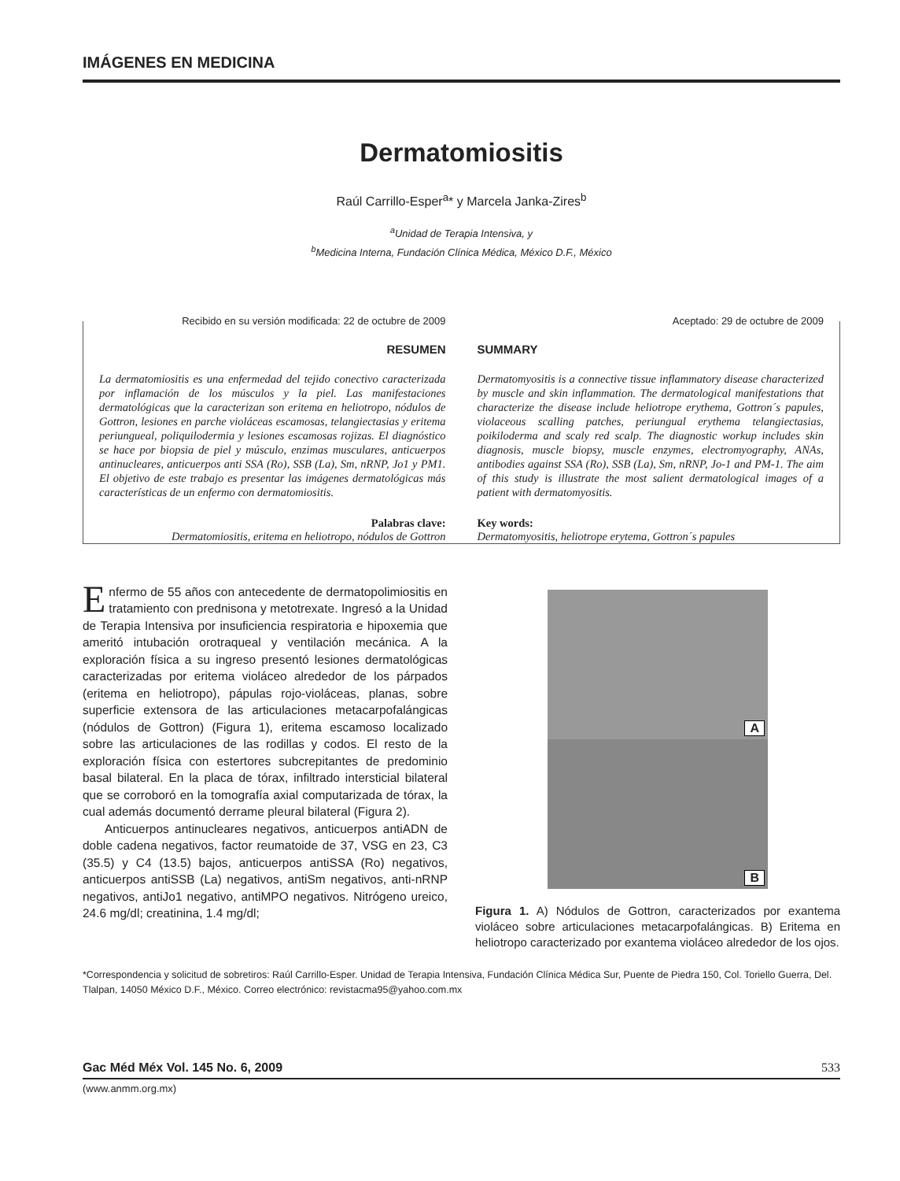IMÁGENES EN MEDICINA
Dermatomiositis
Raúl Carrillo-Esper<sup>a</sup>* y Marcela Janka-Zires<sup>b</sup>
<sup>a</sup> Unidad de Terapia Intensiva, y
<sup>b</sup> Medicina Interna, Fundación Clínica Médica, México D.F., México
Recibido en su versión modificada: 22 de octubre de 2009
RESUMEN
La dermatomiositis es una enfermedad del tejido conectivo caracterizada por inflamación de los músculos y la piel. Las manifestaciones dermatológicas que la caracterizan son eritema en heliotropo, nódulos de Gottron, lesiones en parche violáceas escamosas, telangiectasias y eritema periungueal, poliquilodermia y lesiones escamosas rojizas. El diagnóstico se hace por biopsia de piel y músculo, enzimas musculares, anticuerpos antinucleares, anticuerpos anti SSA (Ro), SSB (La), Sm, nRNP, Jo1 y PM1. El objetivo de este trabajo es presentar las imágenes dermatológicas más características de un enfermo con dermatomiositis.
Palabras clave:
Dermatomiositis, eritema en heliotropo, nódulos de Gottron
Aceptado: 29 de octubre de 2009
SUMMARY
Dermatomyositis is a connective tissue inflammatory disease characterized by muscle and skin inflammation. The dermatological manifestations that characterize the disease include heliotrope erythema, Gottron´s papules, violaceous scalling patches, periungual erythema telangiectasias, poikiloderma and scaly red scalp. The diagnostic workup includes skin diagnosis, muscle biopsy, muscle enzymes, electromyography, ANAs, antibodies against SSA (Ro), SSB (La), Sm, nRNP, Jo-1 and PM-1. The aim of this study is illustrate the most salient dermatological images of a patient with dermatomyositis.
Key words:
Dermatomyositis, heliotrope erytema, Gottron´s papules
Enfermo de 55 años con antecedente de dermatopolimiositis en tratamiento con prednisona y metotrexate. Ingresó a la Unidad de Terapia Intensiva por insuficiencia respiratoria e hipoxemia que ameritó intubación orotraqueal y ventilación mecánica. A la exploración física a su ingreso presentó lesiones dermatológicas caracterizadas por eritema violáceo alrededor de los párpados (eritema en heliotropo), pápulas rojo-violáceas, planas, sobre superficie extensora de las articulaciones metacarpofalángicas (nódulos de Gottron) (Figura 1), eritema escamoso localizado sobre las articulaciones de las rodillas y codos. El resto de la exploración física con estertores subcrepitantes de predominio basal bilateral. En la placa de tórax, infiltrado intersticial bilateral que se corroboró en la tomografía axial computarizada de tórax, la cual además documentó derrame pleural bilateral (Figura 2).
Anticuerpos antinucleares negativos, anticuerpos antiADN de doble cadena negativos, factor reumatoide de 37, VSG en 23, C3 (35.5) y C4 (13.5) bajos, anticuerpos antiSSA (Ro) negativos, anticuerpos antiSSB (La) negativos, antiSm negativos, anti-nRNP negativos, antiJo1 negativo, antiMPO negativos. Nitrógeno ureico, 24.6 mg/dl; creatinina, 1.4 mg/dl;
A
B
Figura 1. A) Nódulos de Gottron, caracterizados por exantema violáceo sobre articulaciones metacarpofalángicas. B) Eritema en heliotropo caracterizado por exantema violáceo alrededor de los ojos.
*Correspondencia y solicitud de sobretiros: Raúl Carrillo-Esper. Unidad de Terapia Intensiva, Fundación Clínica Médica Sur, Puente de Piedra 150, Col. Toriello Guerra, Del. Tlalpan, 14050 México D.F., México. Correo electrónico: revistacma95@yahoo.com.mx
Gac Méd Méx Vol. 145 No. 6, 2009 533
(www.anmm.org.mx)